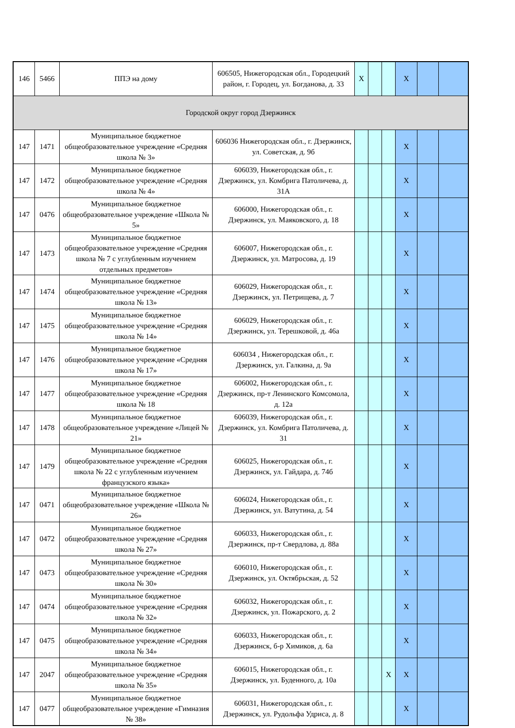| 146 | 5466 | ППЭ на дому | 606505, Нижегородская обл., Городецкий район, г. Городец, ул. Богданова, д. 33 | X | | | X | | |
| Городской округ город Дзержинск | | | | | | | | | |
| 147 | 1471 | Муниципальное бюджетное общеобразовательное учреждение «Средняя школа № 3» | 606036 Нижегородская обл., г. Дзержинск, ул. Советская, д. 9б | | | | X | | |
| 147 | 1472 | Муниципальное бюджетное общеобразовательное учреждение «Средняя школа № 4» | 606039, Нижегородская обл., г. Дзержинск, ул. Комбрига Патоличева, д. 31А | | | | X | | |
| 147 | 0476 | Муниципальное бюджетное общеобразовательное учреждение «Школа № 5» | 606000, Нижегородская обл., г. Дзержинск, ул. Маяковского, д. 18 | | | | X | | |
| 147 | 1473 | Муниципальное бюджетное общеобразовательное учреждение «Средняя школа № 7 с углубленным изучением отдельных предметов» | 606007, Нижегородская обл., г. Дзержинск, ул. Матросова, д. 19 | | | | X | | |
| 147 | 1474 | Муниципальное бюджетное общеобразовательное учреждение «Средняя школа № 13» | 606029, Нижегородская обл., г. Дзержинск, ул. Петрищева, д. 7 | | | | X | | |
| 147 | 1475 | Муниципальное бюджетное общеобразовательное учреждение «Средняя школа № 14» | 606029, Нижегородская обл., г. Дзержинск, ул. Терешковой, д. 46а | | | | X | | |
| 147 | 1476 | Муниципальное бюджетное общеобразовательное учреждение «Средняя школа № 17» | 606034 , Нижегородская обл., г. Дзержинск, ул. Галкина, д. 9а | | | | X | | |
| 147 | 1477 | Муниципальное бюджетное общеобразовательное учреждение «Средняя школа № 18 | 606002, Нижегородская обл., г. Дзержинск, пр-т Ленинского Комсомола, д. 12а | | | | X | | |
| 147 | 1478 | Муниципальное бюджетное общеобразовательное учреждение «Лицей № 21» | 606039, Нижегородская обл., г. Дзержинск, ул. Комбрига Патоличева, д. 31 | | | | X | | |
| 147 | 1479 | Муниципальное бюджетное общеобразовательное учреждение «Средняя школа № 22 с углубленным изучением французского языка» | 606025, Нижегородская обл., г. Дзержинск, ул. Гайдара, д. 74б | | | | X | | |
| 147 | 0471 | Муниципальное бюджетное общеобразовательное учреждение «Школа № 26» | 606024, Нижегородская обл., г. Дзержинск, ул. Ватутина, д. 54 | | | | X | | |
| 147 | 0472 | Муниципальное бюджетное общеобразовательное учреждение «Средняя школа № 27» | 606033, Нижегородская обл., г. Дзержинск, пр-т Свердлова, д. 88а | | | | X | | |
| 147 | 0473 | Муниципальное бюджетное общеобразовательное учреждение «Средняя школа № 30» | 606010, Нижегородская обл., г. Дзержинск, ул. Октябрьская, д. 52 | | | | X | | |
| 147 | 0474 | Муниципальное бюджетное общеобразовательное учреждение «Средняя школа № 32» | 606032, Нижегородская обл., г. Дзержинск, ул. Пожарского, д. 2 | | | | X | | |
| 147 | 0475 | Муниципальное бюджетное общеобразовательное учреждение «Средняя школа № 34» | 606033, Нижегородская обл., г. Дзержинск, б-р Химиков, д. 6а | | | | X | | |
| 147 | 2047 | Муниципальное бюджетное общеобразовательное учреждение «Средняя школа № 35» | 606015, Нижегородская обл., г. Дзержинск, ул. Буденного, д. 10а | | | X | X | | |
| 147 | 0477 | Муниципальное бюджетное общеобразовательное учреждение «Гимназия № 38» | 606031, Нижегородская обл., г. Дзержинск, ул. Рудольфа Удриса, д. 8 | | | | X | | |